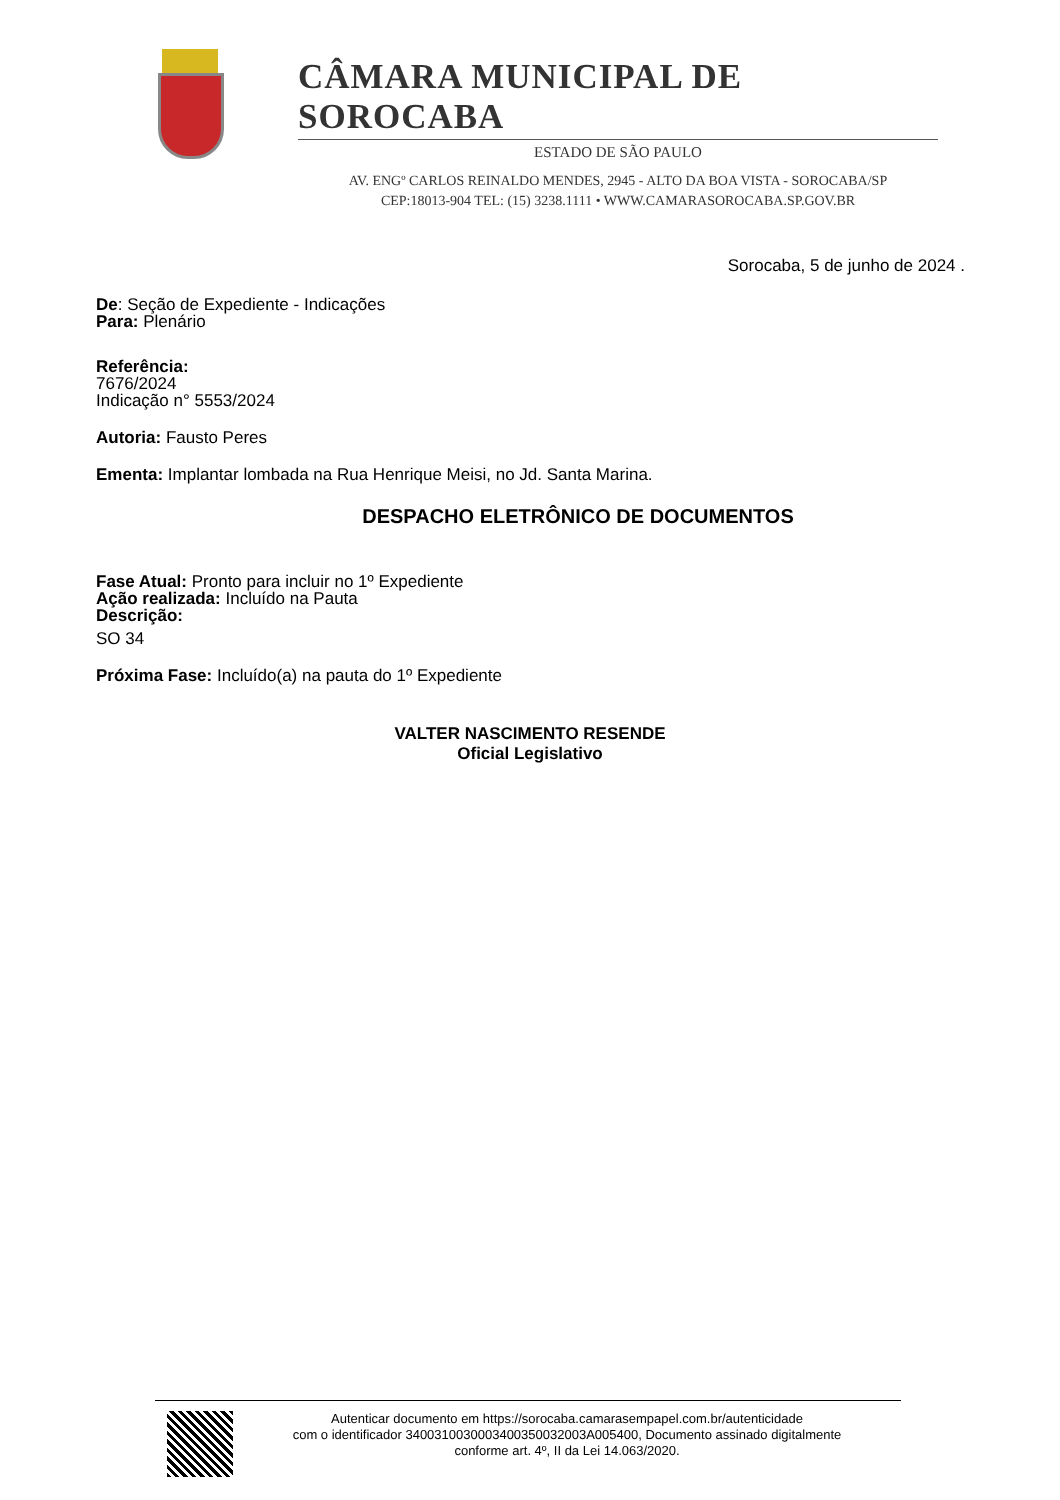CÂMARA MUNICIPAL DE SOROCABA
ESTADO DE SÃO PAULO
AV. ENGº CARLOS REINALDO MENDES, 2945 - ALTO DA BOA VISTA - SOROCABA/SP
CEP:18013-904 TEL: (15) 3238.1111 • WWW.CAMARASOROCABA.SP.GOV.BR
Sorocaba, 5 de junho de 2024 .
De: Seção de Expediente - Indicações
Para: Plenário
Referência:
7676/2024
Indicação n° 5553/2024
Autoria: Fausto Peres
Ementa: Implantar lombada na Rua Henrique Meisi, no Jd. Santa Marina.
DESPACHO ELETRÔNICO DE DOCUMENTOS
Fase Atual: Pronto para incluir no 1º Expediente
Ação realizada: Incluído na Pauta
Descrição:
SO 34
Próxima Fase: Incluído(a) na pauta do 1º Expediente
VALTER NASCIMENTO RESENDE
Oficial Legislativo
Autenticar documento em https://sorocaba.camarasempapel.com.br/autenticidade
com o identificador 340031003000340035003200​3A005400, Documento assinado digitalmente
conforme art. 4º, II da Lei 14.063/2020.